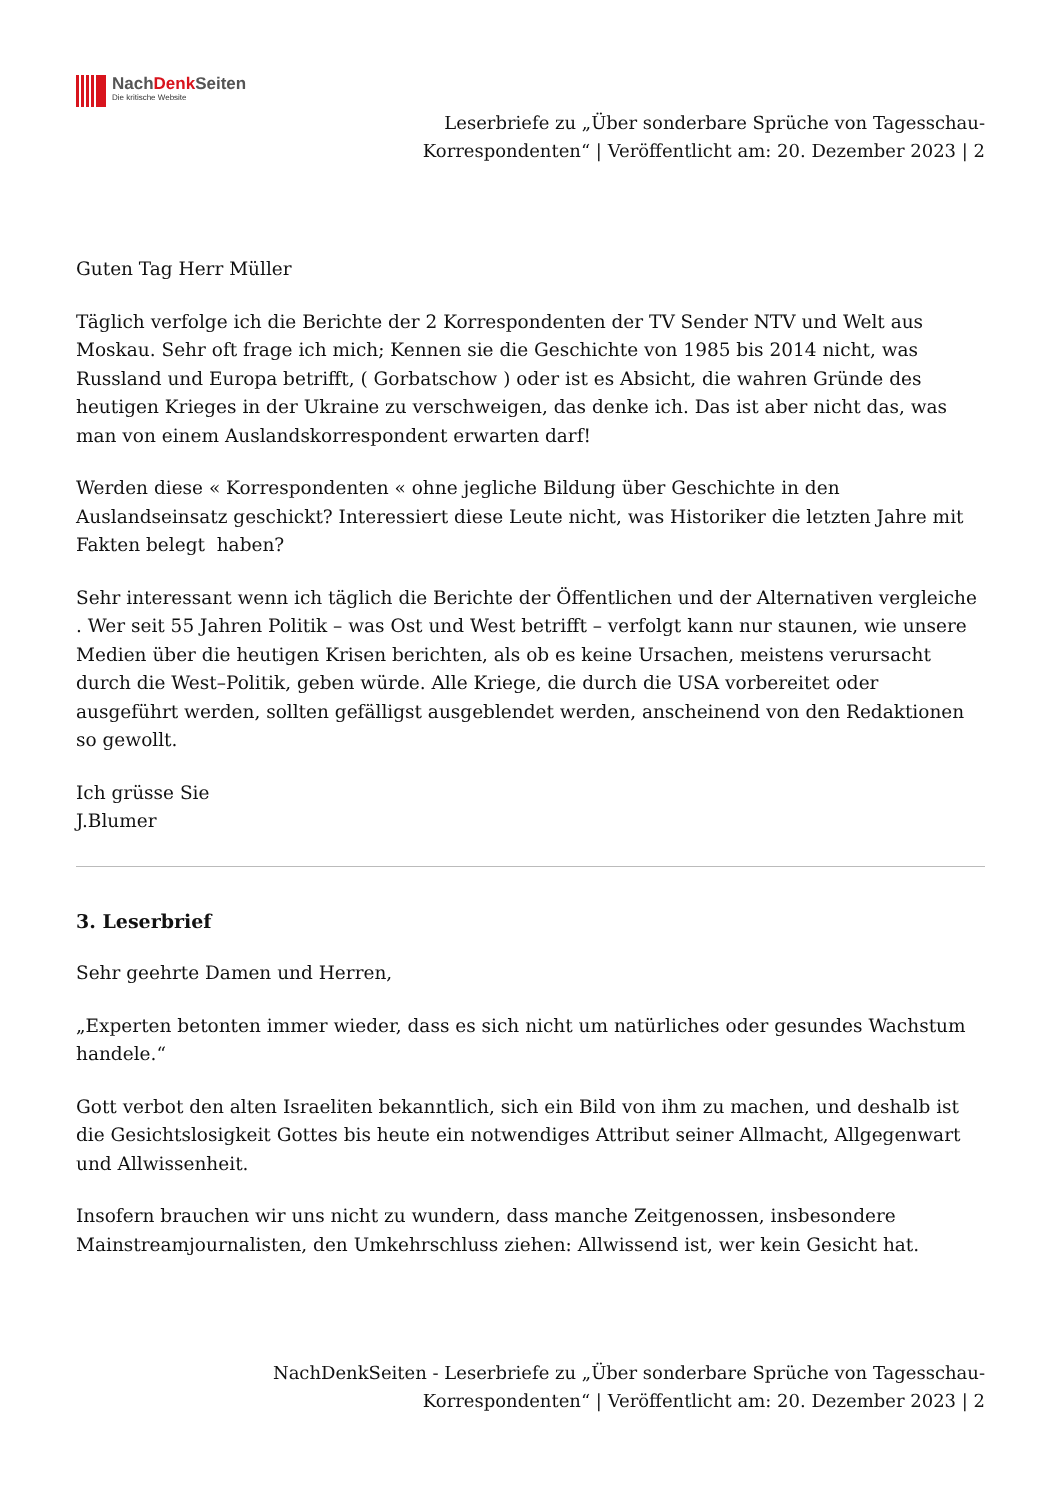NachDenk Seiten
Die kritische Website
Leserbriefe zu „Über sonderbare Sprüche von Tagesschau-
Korrespondenten“ | Veröffentlicht am: 20. Dezember 2023 | 2
Guten Tag Herr Müller
Täglich verfolge ich die Berichte der 2 Korrespondenten der TV Sender NTV und Welt aus Moskau. Sehr oft frage ich mich; Kennen sie die Geschichte von 1985 bis 2014 nicht, was Russland und Europa betrifft, ( Gorbatschow ) oder ist es Absicht, die wahren Gründe des heutigen Krieges in der Ukraine zu verschweigen, das denke ich. Das ist aber nicht das, was man von einem Auslandskorrespondent erwarten darf!
Werden diese « Korrespondenten « ohne jegliche Bildung über Geschichte in den Auslandseinsatz geschickt? Interessiert diese Leute nicht, was Historiker die letzten Jahre mit Fakten belegt haben?
Sehr interessant wenn ich täglich die Berichte der Öffentlichen und der Alternativen vergleiche . Wer seit 55 Jahren Politik – was Ost und West betrifft – verfolgt kann nur staunen, wie unsere
Medien über die heutigen Krisen berichten, als ob es keine Ursachen, meistens verursacht durch die West–Politik, geben würde. Alle Kriege, die durch die USA vorbereitet oder ausgeführt werden, sollten gefälligst ausgeblendet werden, anscheinend von den Redaktionen so gewollt.
Ich grüsse Sie
J.Blumer
3. Leserbrief
Sehr geehrte Damen und Herren,
„Experten betonten immer wieder, dass es sich nicht um natürliches oder gesundes Wachstum handele.“
Gott verbot den alten Israeliten bekanntlich, sich ein Bild von ihm zu machen, und deshalb ist die Gesichtslosigkeit Gottes bis heute ein notwendiges Attribut seiner Allmacht, Allgegenwart und Allwissenheit.
Insofern brauchen wir uns nicht zu wundern, dass manche Zeitgenossen, insbesondere Mainstreamjournalisten, den Umkehrschluss ziehen: Allwissend ist, wer kein Gesicht hat.
NachDenkSeiten - Leserbriefe zu „Über sonderbare Sprüche von Tagesschau-
Korrespondenten“ | Veröffentlicht am: 20. Dezember 2023 | 2